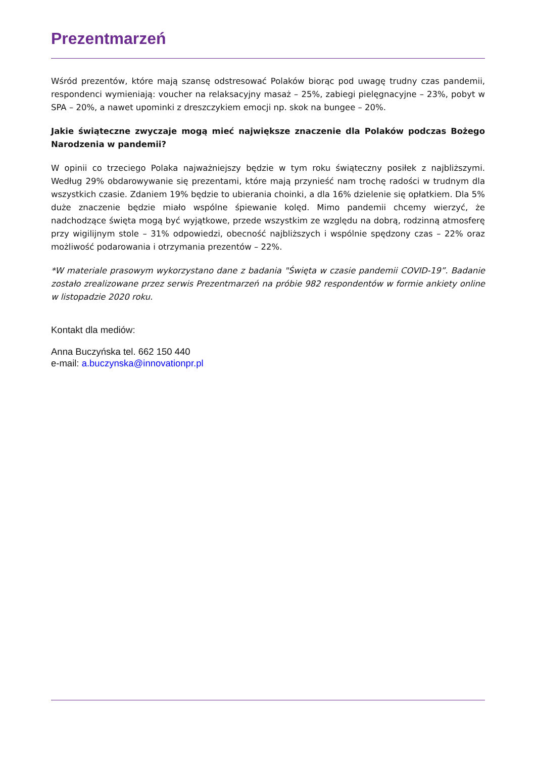Prezentmarzeń
Wśród prezentów, które mają szansę odstresować Polaków biorąc pod uwagę trudny czas pandemii, respondenci wymieniają: voucher na relaksacyjny masaż – 25%, zabiegi pielęgnacyjne – 23%, pobyt w SPA – 20%, a nawet upominki z dreszczykiem emocji np. skok na bungee – 20%.
Jakie świąteczne zwyczaje mogą mieć największe znaczenie dla Polaków podczas Bożego Narodzenia w pandemii?
W opinii co trzeciego Polaka najważniejszy będzie w tym roku świąteczny posiłek z najbliższymi. Według 29% obdarowywanie się prezentami, które mają przynieść nam trochę radości w trudnym dla wszystkich czasie. Zdaniem 19% będzie to ubierania choinki, a dla 16% dzielenie się opłatkiem. Dla 5% duże znaczenie będzie miało wspólne śpiewanie kolęd. Mimo pandemii chcemy wierzyć, że nadchodzące święta mogą być wyjątkowe, przede wszystkim ze względu na dobrą, rodzinną atmosferę przy wigilijnym stole – 31% odpowiedzi, obecność najbliższych i wspólnie spędzony czas – 22% oraz możliwość podarowania i otrzymania prezentów – 22%.
*W materiale prasowym wykorzystano dane z badania "Święta w czasie pandemii COVID-19”. Badanie zostało zrealizowane przez serwis Prezentmarzeń na próbie 982 respondentów w formie ankiety online w listopadzie 2020 roku.
Kontakt dla mediów:
Anna Buczyńska tel. 662 150 440
e-mail: a.buczynska@innovationpr.pl